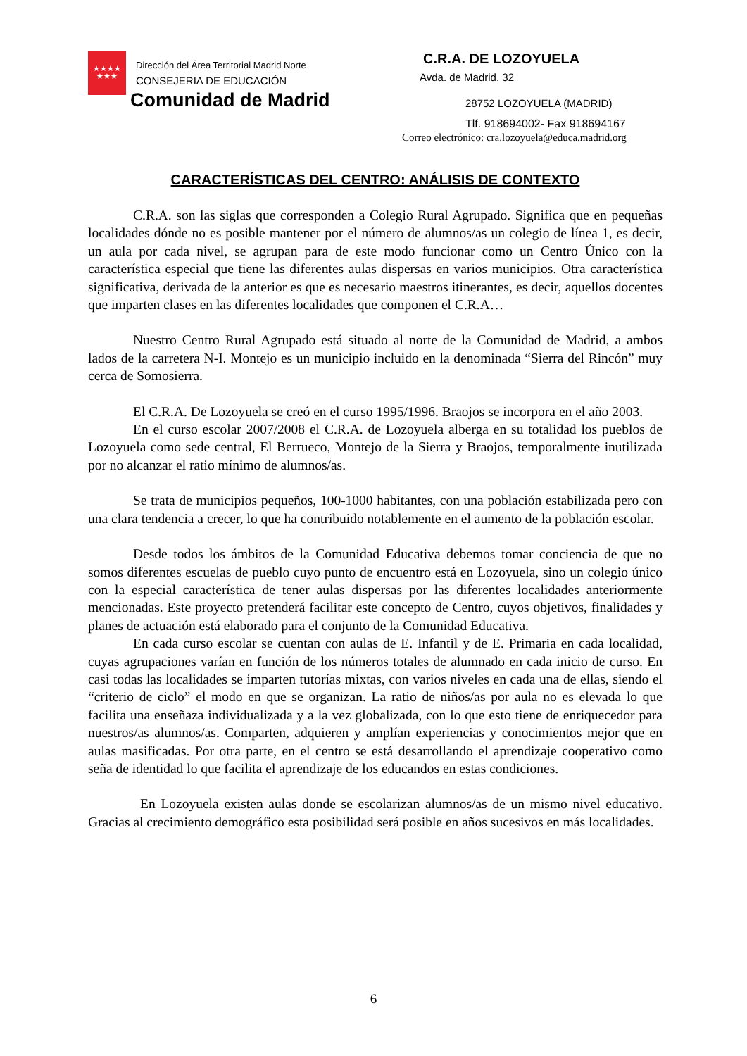★★★★
★★★
Dirección del Área Territorial Madrid Norte
CONSEJERIA DE EDUCACIÓN
Comunidad de Madrid
C.R.A. DE LOZOYUELA
Avda. de Madrid, 32
28752 LOZOYUELA (MADRID)
Tlf. 918694002- Fax 918694167
Correo electrónico: cra.lozoyuela@educa.madrid.org
CARACTERÍSTICAS DEL CENTRO: ANÁLISIS DE CONTEXTO
C.R.A. son las siglas que corresponden a Colegio Rural Agrupado. Significa que en pequeñas localidades dónde no es posible mantener por el número de alumnos/as un colegio de línea 1, es decir, un aula por cada nivel, se agrupan para de este modo funcionar como un Centro Único con la característica especial que tiene las diferentes aulas dispersas en varios municipios. Otra característica significativa, derivada de la anterior es que es necesario maestros itinerantes, es decir, aquellos docentes que imparten clases en las diferentes localidades que componen el C.R.A…
Nuestro Centro Rural Agrupado está situado al norte de la Comunidad de Madrid, a ambos lados de la carretera N-I. Montejo es un municipio incluido en la denominada “Sierra del Rincón” muy cerca de Somosierra.
El C.R.A. De Lozoyuela se creó en el curso 1995/1996. Braojos se incorpora en el año 2003.
En el curso escolar 2007/2008 el C.R.A. de Lozoyuela alberga en su totalidad los pueblos de Lozoyuela como sede central, El Berrueco, Montejo de la Sierra y Braojos, temporalmente inutilizada por no alcanzar el ratio mínimo de alumnos/as.
Se trata de municipios pequeños, 100-1000 habitantes, con una población estabilizada pero con una clara tendencia a crecer, lo que ha contribuido notablemente en el aumento de la población escolar.
Desde todos los ámbitos de la Comunidad Educativa debemos tomar conciencia de que no somos diferentes escuelas de pueblo cuyo punto de encuentro está en Lozoyuela, sino un colegio único con la especial característica de tener aulas dispersas por las diferentes localidades anteriormente mencionadas. Este proyecto pretenderá facilitar este concepto de Centro, cuyos objetivos, finalidades y planes de actuación está elaborado para el conjunto de la Comunidad Educativa.
En cada curso escolar se cuentan con aulas de E. Infantil y de E. Primaria en cada localidad, cuyas agrupaciones varían en función de los números totales de alumnado en cada inicio de curso. En casi todas las localidades se imparten tutorías mixtas, con varios niveles en cada una de ellas, siendo el “criterio de ciclo” el modo en que se organizan. La ratio de niños/as por aula no es elevada lo que facilita una enseñaza individualizada y a la vez globalizada, con lo que esto tiene de enriquecedor para nuestros/as alumnos/as. Comparten, adquieren y amplían experiencias y conocimientos mejor que en aulas masificadas. Por otra parte, en el centro se está desarrollando el aprendizaje cooperativo como seña de identidad lo que facilita el aprendizaje de los educandos en estas condiciones.
En Lozoyuela existen aulas donde se escolarizan alumnos/as de un mismo nivel educativo. Gracias al crecimiento demográfico esta posibilidad será posible en años sucesivos en más localidades.
6